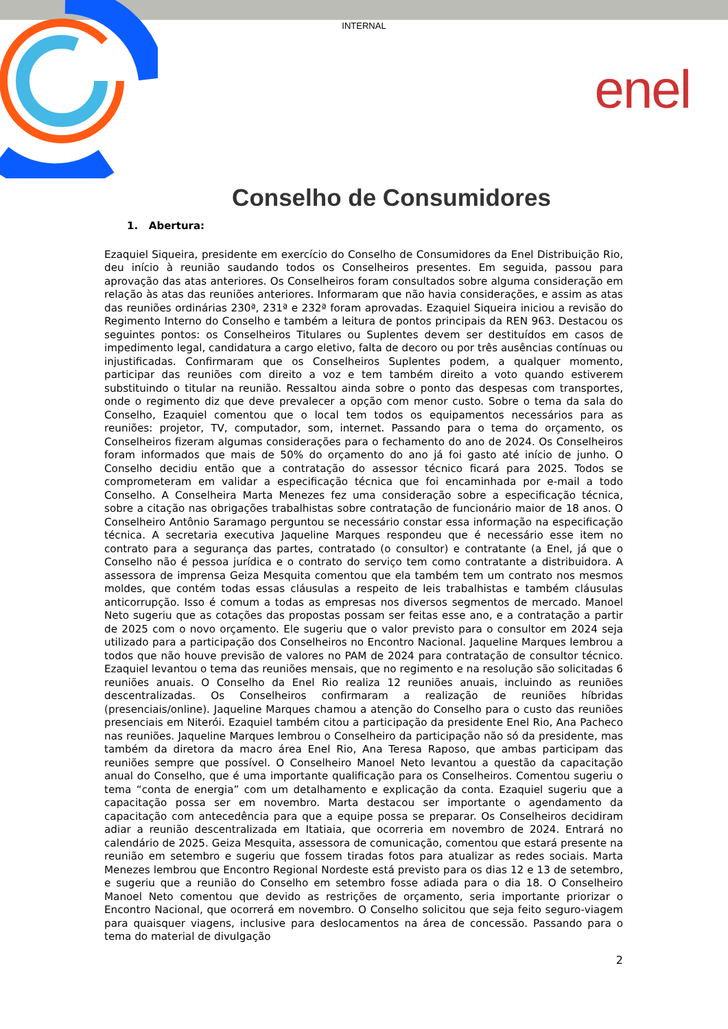INTERNAL
enel
Conselho de Consumidores
1. Abertura:
Ezaquiel Siqueira, presidente em exercício do Conselho de Consumidores da Enel Distribuição Rio, deu início à reunião saudando todos os Conselheiros presentes. Em seguida, passou para aprovação das atas anteriores. Os Conselheiros foram consultados sobre alguma consideração em relação às atas das reuniões anteriores. Informaram que não havia considerações, e assim as atas das reuniões ordinárias 230ª, 231ª e 232ª foram aprovadas. Ezaquiel Siqueira iniciou a revisão do Regimento Interno do Conselho e também a leitura de pontos principais da REN 963. Destacou os seguintes pontos: os Conselheiros Titulares ou Suplentes devem ser destituídos em casos de impedimento legal, candidatura a cargo eletivo, falta de decoro ou por três ausências contínuas ou injustificadas. Confirmaram que os Conselheiros Suplentes podem, a qualquer momento, participar das reuniões com direito a voz e tem também direito a voto quando estiverem substituindo o titular na reunião. Ressaltou ainda sobre o ponto das despesas com transportes, onde o regimento diz que deve prevalecer a opção com menor custo. Sobre o tema da sala do Conselho, Ezaquiel comentou que o local tem todos os equipamentos necessários para as reuniões: projetor, TV, computador, som, internet. Passando para o tema do orçamento, os Conselheiros fizeram algumas considerações para o fechamento do ano de 2024. Os Conselheiros foram informados que mais de 50% do orçamento do ano já foi gasto até início de junho. O Conselho decidiu então que a contratação do assessor técnico ficará para 2025. Todos se comprometeram em validar a especificação técnica que foi encaminhada por e-mail a todo Conselho. A Conselheira Marta Menezes fez uma consideração sobre a especificação técnica, sobre a citação nas obrigações trabalhistas sobre contratação de funcionário maior de 18 anos. O Conselheiro Antônio Saramago perguntou se necessário constar essa informação na especificação técnica. A secretaria executiva Jaqueline Marques respondeu que é necessário esse item no contrato para a segurança das partes, contratado (o consultor) e contratante (a Enel, já que o Conselho não é pessoa jurídica e o contrato do serviço tem como contratante a distribuidora. A assessora de imprensa Geiza Mesquita comentou que ela também tem um contrato nos mesmos moldes, que contém todas essas cláusulas a respeito de leis trabalhistas e também cláusulas anticorrupção. Isso é comum a todas as empresas nos diversos segmentos de mercado. Manoel Neto sugeriu que as cotações das propostas possam ser feitas esse ano, e a contratação a partir de 2025 com o novo orçamento. Ele sugeriu que o valor previsto para o consultor em 2024 seja utilizado para a participação dos Conselheiros no Encontro Nacional. Jaqueline Marques lembrou a todos que não houve previsão de valores no PAM de 2024 para contratação de consultor técnico. Ezaquiel levantou o tema das reuniões mensais, que no regimento e na resolução são solicitadas 6 reuniões anuais. O Conselho da Enel Rio realiza 12 reuniões anuais, incluindo as reuniões descentralizadas. Os Conselheiros confirmaram a realização de reuniões híbridas (presenciais/online). Jaqueline Marques chamou a atenção do Conselho para o custo das reuniões presenciais em Niterói. Ezaquiel também citou a participação da presidente Enel Rio, Ana Pacheco nas reuniões. Jaqueline Marques lembrou o Conselheiro da participação não só da presidente, mas também da diretora da macro área Enel Rio, Ana Teresa Raposo, que ambas participam das reuniões sempre que possível. O Conselheiro Manoel Neto levantou a questão da capacitação anual do Conselho, que é uma importante qualificação para os Conselheiros. Comentou sugeriu o tema “conta de energia” com um detalhamento e explicação da conta. Ezaquiel sugeriu que a capacitação possa ser em novembro. Marta destacou ser importante o agendamento da capacitação com antecedência para que a equipe possa se preparar. Os Conselheiros decidiram adiar a reunião descentralizada em Itatiaia, que ocorreria em novembro de 2024. Entrará no calendário de 2025. Geiza Mesquita, assessora de comunicação, comentou que estará presente na reunião em setembro e sugeriu que fossem tiradas fotos para atualizar as redes sociais. Marta Menezes lembrou que Encontro Regional Nordeste está previsto para os dias 12 e 13 de setembro, e sugeriu que a reunião do Conselho em setembro fosse adiada para o dia 18. O Conselheiro Manoel Neto comentou que devido as restrições de orçamento, seria importante priorizar o Encontro Nacional, que ocorrerá em novembro. O Conselho solicitou que seja feito seguro-viagem para quaisquer viagens, inclusive para deslocamentos na área de concessão. Passando para o tema do material de divulgação
2